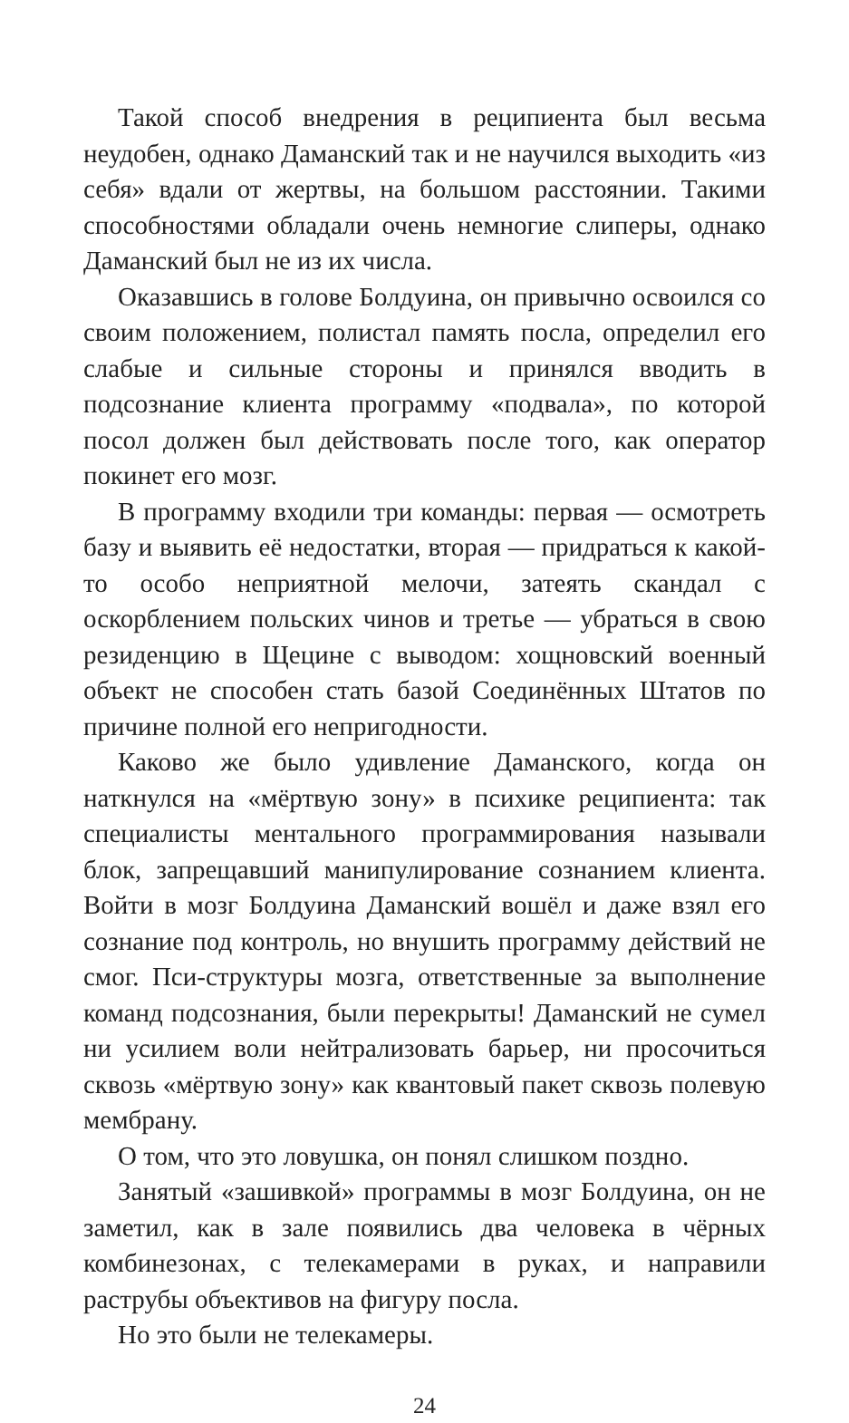Такой способ внедрения в реципиента был весьма неудобен, однако Даманский так и не научился выходить «из себя» вдали от жертвы, на большом расстоянии. Такими способностями обладали очень немногие слиперы, однако Даманский был не из их числа.
Оказавшись в голове Болдуина, он привычно освоился со своим положением, полистал память посла, определил его слабые и сильные стороны и принялся вводить в подсознание клиента программу «подвала», по которой посол должен был действовать после того, как оператор покинет его мозг.
В программу входили три команды: первая — осмотреть базу и выявить её недостатки, вторая — придраться к какой-то особо неприятной мелочи, затеять скандал с оскорблением польских чинов и третье — убраться в свою резиденцию в Щецине с выводом: хощновский военный объект не способен стать базой Соединённых Штатов по причине полной его непригодности.
Каково же было удивление Даманского, когда он наткнулся на «мёртвую зону» в психике реципиента: так специалисты ментального программирования называли блок, запрещавший манипулирование сознанием клиента. Войти в мозг Болдуина Даманский вошёл и даже взял его сознание под контроль, но внушить программу действий не смог. Пси-структуры мозга, ответственные за выполнение команд подсознания, были перекрыты! Даманский не сумел ни усилием воли нейтрализовать барьер, ни просочиться сквозь «мёртвую зону» как квантовый пакет сквозь полевую мембрану.
О том, что это ловушка, он понял слишком поздно.
Занятый «зашивкой» программы в мозг Болдуина, он не заметил, как в зале появились два человека в чёрных комбинезонах, с телекамерами в руках, и направили раструбы объективов на фигуру посла.
Но это были не телекамеры.
24